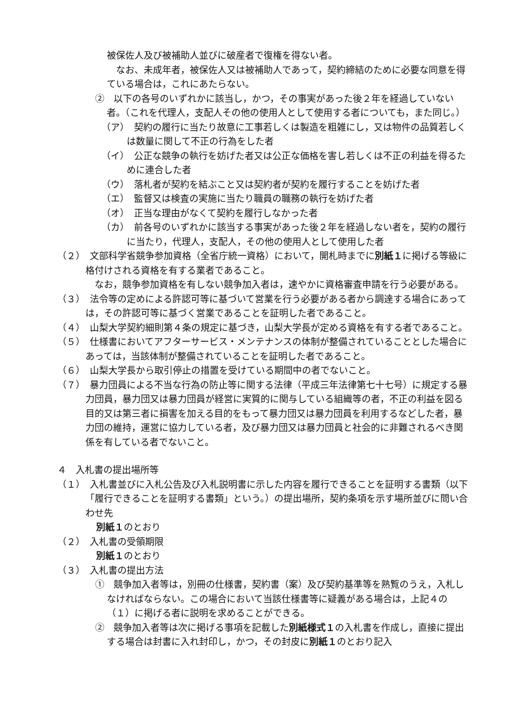被保佐人及び被補助人並びに破産者で復権を得ない者。
　なお、未成年者，被保佐人又は被補助人であって，契約締結のために必要な同意を得ている場合は，これにあたらない。
②　以下の各号のいずれかに該当し，かつ，その事実があった後２年を経過していない者。（これを代理人，支配人その他の使用人として使用する者についても，また同じ。）
（ア）　契約の履行に当たり故意に工事若しくは製造を粗雑にし，又は物件の品質若しくは数量に関して不正の行為をした者
（イ）　公正な競争の執行を妨げた者又は公正な価格を害し若しくは不正の利益を得るために連合した者
（ウ）　落札者が契約を結ぶこと又は契約者が契約を履行することを妨げた者
（エ）　監督又は検査の実施に当たり職員の職務の執行を妨げた者
（オ）　正当な理由がなくて契約を履行しなかった者
（カ）　前各号のいずれかに該当する事実があった後２年を経過しない者を，契約の履行に当たり，代理人，支配人，その他の使用人として使用した者
（２）　文部科学省競争参加資格（全省庁統一資格）において，開札時までに別紙１に掲げる等級に格付けされる資格を有する業者であること。
　なお，競争参加資格を有しない競争加入者は，速やかに資格審査申請を行う必要がある。
（３）　法令等の定めによる許認可等に基づいて営業を行う必要がある者から調達する場合にあっては，その許認可等に基づく営業であることを証明した者であること。
（４）　山梨大学契約細則第４条の規定に基づき，山梨大学長が定める資格を有する者であること。
（５）　仕様書においてアフターサービス・メンテナンスの体制が整備されていることとした場合にあっては，当該体制が整備されていることを証明した者であること。
（６）　山梨大学長から取引停止の措置を受けている期間中の者でないこと。
（７）　暴力団員による不当な行為の防止等に関する法律（平成三年法律第七十七号）に規定する暴力団員，暴力団又は暴力団員が経営に実質的に関与している組織等の者，不正の利益を図る目的又は第三者に損害を加える目的をもって暴力団又は暴力団員を利用するなどした者，暴力団の維持，運営に協力している者，及び暴力団又は暴力団員と社会的に非難されるべき関係を有している者でないこと。
４　入札書の提出場所等
（１）　入札書並びに入札公告及び入札説明書に示した内容を履行できることを証明する書類（以下「履行できることを証明する書類」という。）の提出場所，契約条項を示す場所並びに問い合わせ先
別紙１のとおり
（２）　入札書の受領期限
別紙１のとおり
（３）　入札書の提出方法
①　競争加入者等は，別冊の仕様書，契約書（案）及び契約基準等を熟覧のうえ，入札しなければならない。この場合において当該仕様書等に疑義がある場合は，上記４の（１）に掲げる者に説明を求めることができる。
②　競争加入者等は次に掲げる事項を記載した別紙様式１の入札書を作成し，直接に提出する場合は封書に入れ封印し，かつ，その封皮に別紙１のとおり記入